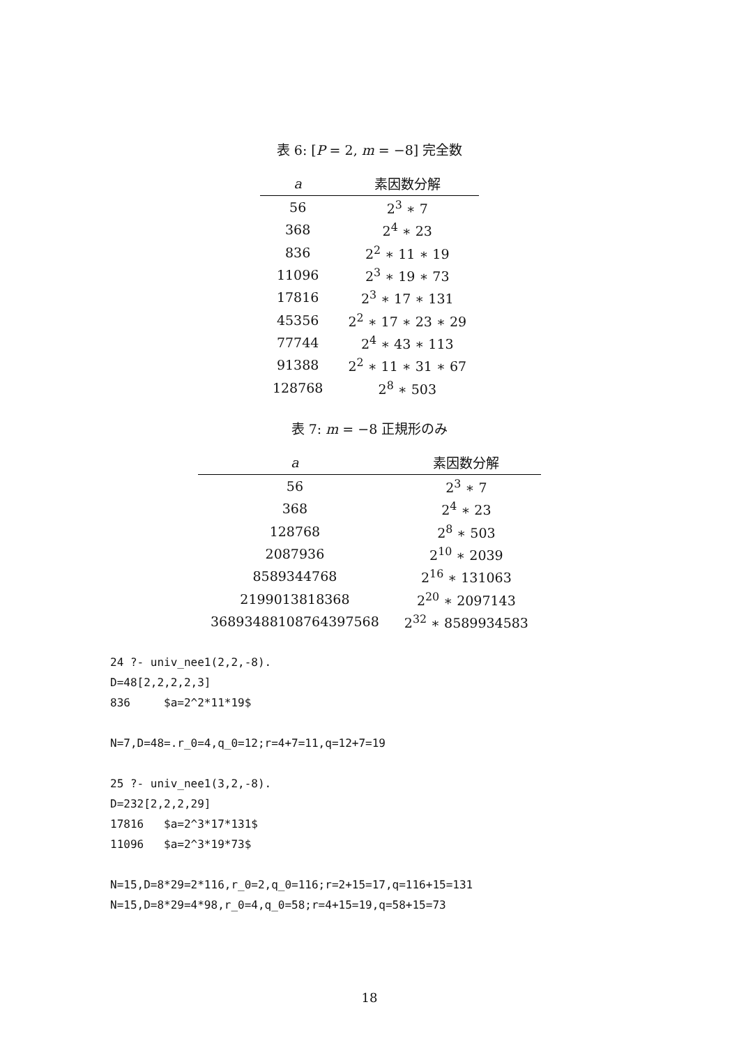表 6: [P = 2, m = −8] 完全数
| a | 素因数分解 |
| --- | --- |
| 56 | 2<sup>3</sup> ∗ 7 |
| 368 | 2<sup>4</sup> ∗ 23 |
| 836 | 2<sup>2</sup> ∗ 11 ∗ 19 |
| 11096 | 2<sup>3</sup> ∗ 19 ∗ 73 |
| 17816 | 2<sup>3</sup> ∗ 17 ∗ 131 |
| 45356 | 2<sup>2</sup> ∗ 17 ∗ 23 ∗ 29 |
| 77744 | 2<sup>4</sup> ∗ 43 ∗ 113 |
| 91388 | 2<sup>2</sup> ∗ 11 ∗ 31 ∗ 67 |
| 128768 | 2<sup>8</sup> ∗ 503 |
表 7: m = −8 正規形のみ
| a | 素因数分解 |
| --- | --- |
| 56 | 2<sup>3</sup> ∗ 7 |
| 368 | 2<sup>4</sup> ∗ 23 |
| 128768 | 2<sup>8</sup> ∗ 503 |
| 2087936 | 2<sup>10</sup> ∗ 2039 |
| 8589344768 | 2<sup>16</sup> ∗ 131063 |
| 2199013818368 | 2<sup>20</sup> ∗ 2097143 |
| 36893488108764397568 | 2<sup>32</sup> ∗ 8589934583 |
24 ?- univ_nee1(2,2,-8).
D=48[2,2,2,2,3]
836     $a=2^2*11*19$

N=7,D=48=.r_0=4,q_0=12;r=4+7=11,q=12+7=19

25 ?- univ_nee1(3,2,-8).
D=232[2,2,2,29]
17816   $a=2^3*17*131$
11096   $a=2^3*19*73$

N=15,D=8*29=2*116,r_0=2,q_0=116;r=2+15=17,q=116+15=131
N=15,D=8*29=4*98,r_0=4,q_0=58;r=4+15=19,q=58+15=73
18